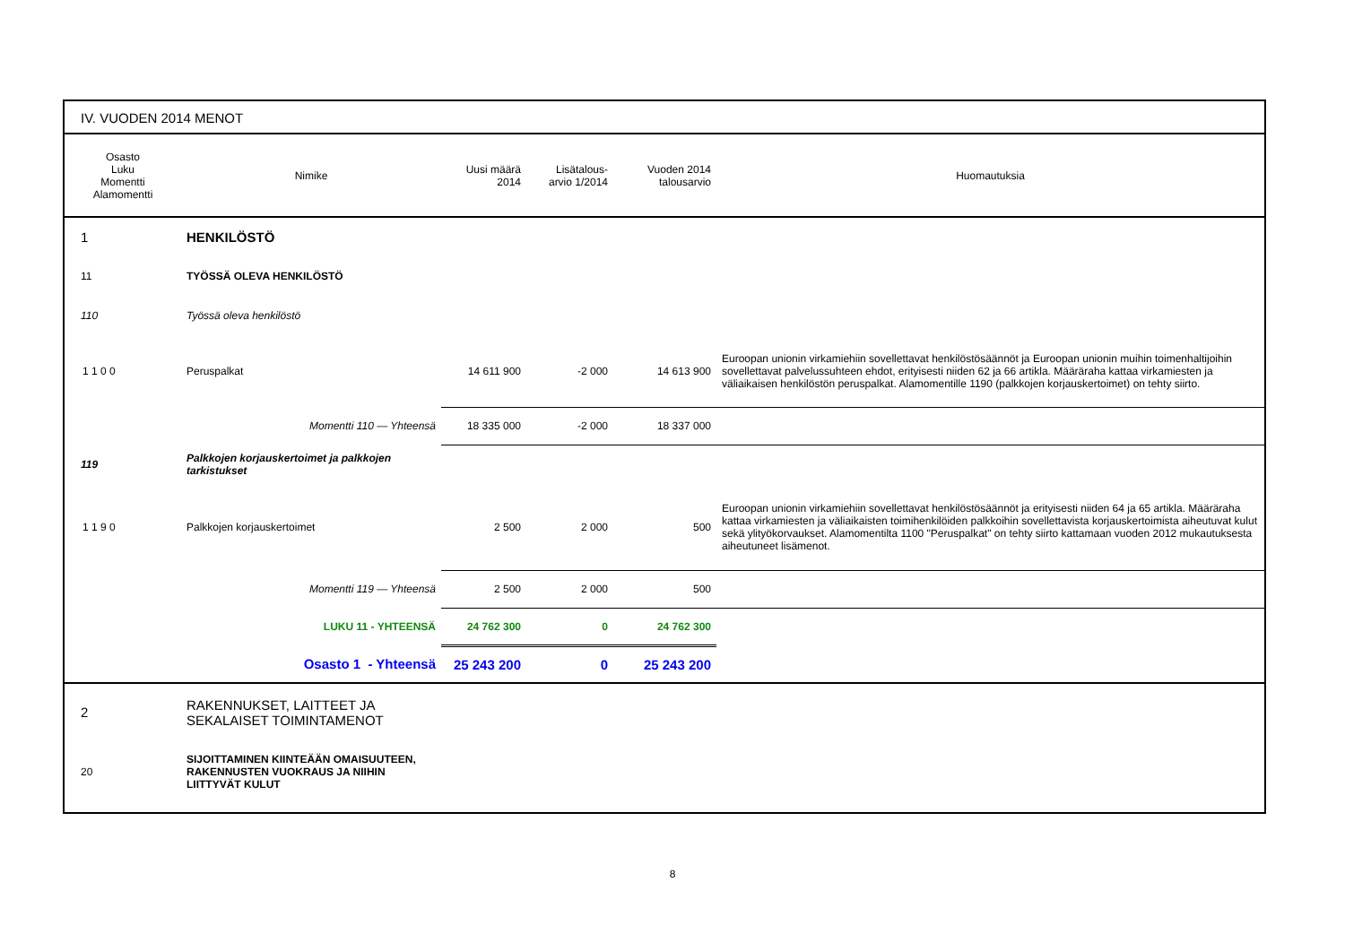IV. VUODEN 2014 MENOT
| Osasto Luku Momentti Alamomentti | Nimike | Uusi määrä 2014 | Lisätalous- arvio 1/2014 | Vuoden 2014 talousarvio | Huomautuksia |
| --- | --- | --- | --- | --- | --- |
| 1 | HENKILÖSTÖ | | | | |
| 11 | TYÖSSÄ OLEVA HENKILÖSTÖ | | | | |
| 110 | Työssä oleva henkilöstö | | | | |
| 1 1 0 0 | Peruspalkat | 14 611 900 | -2 000 | 14 613 900 | Euroopan unionin virkamiehiin sovellettavat henkilöstösäännöt ja Euroopan unionin muihin toimenhaltijoihin sovellettavat palvelussuhteen ehdot, erityisesti niiden 62 ja 66 artikla. Määräraha kattaa virkamiesten ja väliaikaisen henkilöstön peruspalkat. Alamomentille 1190 (palkkojen korjauskertoimet) on tehty siirto. |
| | Momentti 110 — Yhteensä | 18 335 000 | -2 000 | 18 337 000 | |
| 119 | Palkkojen korjauskertoimet ja palkkojen tarkistukset | | | | |
| 1 1 9 0 | Palkkojen korjauskertoimet | 2 500 | 2 000 | 500 | Euroopan unionin virkamiehiin sovellettavat henkilöstösäännöt ja erityisesti niiden 64 ja 65 artikla. Määräraha kattaa virkamiesten ja väliaikaisten toimihenkilöiden palkkoihin sovellettavista korjauskertoimista aiheutuvat kulut sekä ylityökorvaukset. Alamomentilta 1100 "Peruspalkat" on tehty siirto kattamaan vuoden 2012 mukautuksesta aiheutuneet lisämenot. |
| | Momentti 119 — Yhteensä | 2 500 | 2 000 | 500 | |
| | LUKU 11 - YHTEENSÄ | 24 762 300 | 0 | 24 762 300 | |
| | Osasto 1 - Yhteensä | 25 243 200 | 0 | 25 243 200 | |
| 2 | RAKENNUKSET, LAITTEET JA SEKALAISET TOIMINTAMENOT | | | | |
| 20 | SIJOITTAMINEN KIINTEÄÄN OMAISUUTEEN, RAKENNUSTEN VUOKRAUS JA NIIHIN LIITTYVÄT KULUT | | | | |
8